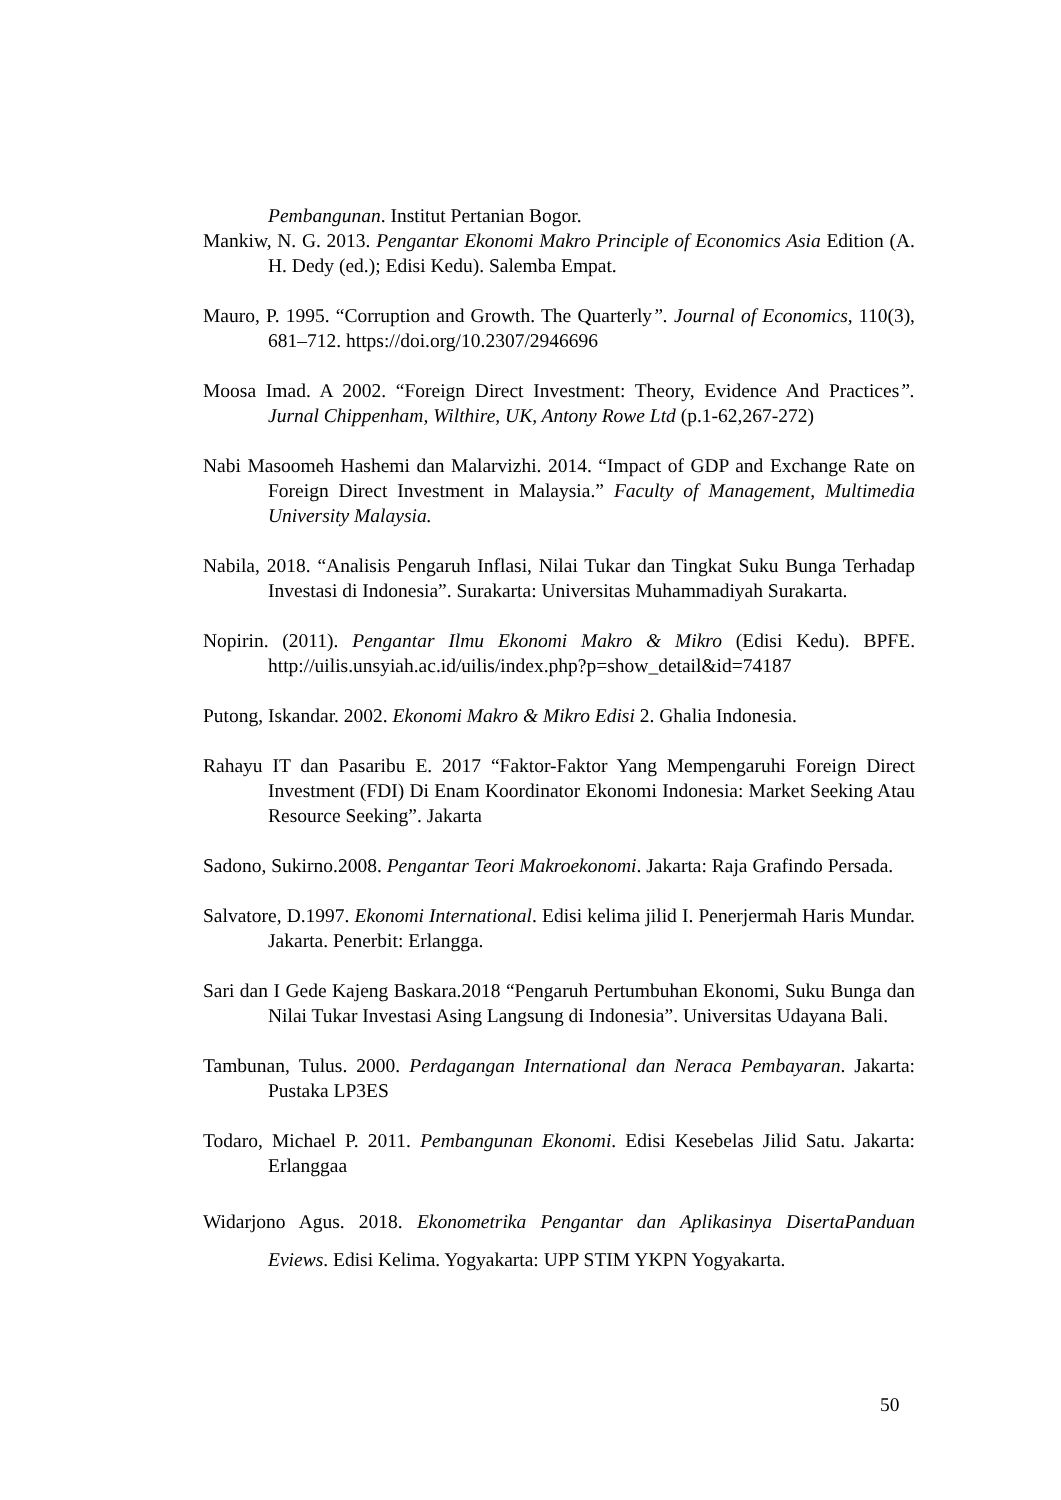Pembangunan. Institut Pertanian Bogor.
Mankiw, N. G. 2013. Pengantar Ekonomi Makro Principle of Economics Asia Edition (A. H. Dedy (ed.); Edisi Kedu). Salemba Empat.
Mauro, P. 1995. “Corruption and Growth. The Quarterly”. Journal of Economics, 110(3), 681–712. https://doi.org/10.2307/2946696
Moosa Imad. A 2002. “Foreign Direct Investment: Theory, Evidence And Practices”. Jurnal Chippenham, Wilthire, UK, Antony Rowe Ltd (p.1-62,267-272)
Nabi Masoomeh Hashemi dan Malarvizhi. 2014. “Impact of GDP and Exchange Rate on Foreign Direct Investment in Malaysia.” Faculty of Management, Multimedia University Malaysia.
Nabila, 2018. “Analisis Pengaruh Inflasi, Nilai Tukar dan Tingkat Suku Bunga Terhadap Investasi di Indonesia”. Surakarta: Universitas Muhammadiyah Surakarta.
Nopirin. (2011). Pengantar Ilmu Ekonomi Makro & Mikro (Edisi Kedu). BPFE. http://uilis.unsyiah.ac.id/uilis/index.php?p=show_detail&id=74187
Putong, Iskandar. 2002. Ekonomi Makro & Mikro Edisi 2. Ghalia Indonesia.
Rahayu IT dan Pasaribu E. 2017 “Faktor-Faktor Yang Mempengaruhi Foreign Direct Investment (FDI) Di Enam Koordinator Ekonomi Indonesia: Market Seeking Atau Resource Seeking”. Jakarta
Sadono, Sukirno.2008. Pengantar Teori Makroekonomi. Jakarta: Raja Grafindo Persada.
Salvatore, D.1997. Ekonomi International. Edisi kelima jilid I. Penerjermah Haris Mundar. Jakarta. Penerbit: Erlangga.
Sari dan I Gede Kajeng Baskara.2018 “Pengaruh Pertumbuhan Ekonomi, Suku Bunga dan Nilai Tukar Investasi Asing Langsung di Indonesia”. Universitas Udayana Bali.
Tambunan, Tulus. 2000. Perdagangan International dan Neraca Pembayaran. Jakarta: Pustaka LP3ES
Todaro, Michael P. 2011. Pembangunan Ekonomi. Edisi Kesebelas Jilid Satu. Jakarta: Erlanggaa
Widarjono Agus. 2018. Ekonometrika Pengantar dan Aplikasinya DisertaPanduan Eviews. Edisi Kelima. Yogyakarta: UPP STIM YKPN Yogyakarta.
50